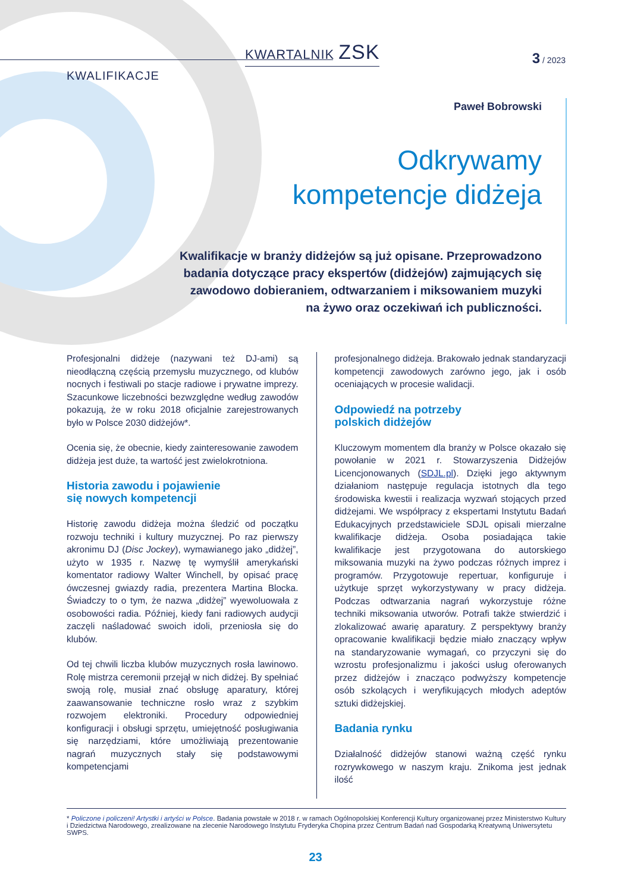KWARTALNIK ZSK
3 / 2023
KWALIFIKACJE
Paweł Bobrowski
Odkrywamy
kompetencje didżeja
Kwalifikacje w branży didżejów są już opisane. Przeprowadzono badania dotyczące pracy ekspertów (didżejów) zajmujących się zawodowo dobieraniem, odtwarzaniem i miksowaniem muzyki na żywo oraz oczekiwań ich publiczności.
Profesjonalni didżeje (nazywani też DJ-ami) są nieodłączną częścią przemysłu muzycznego, od klubów nocnych i festiwali po stacje radiowe i prywatne imprezy. Szacunkowe liczebności bezwzględne według zawodów pokazują, że w roku 2018 oficjalnie zarejestrowanych było w Polsce 2030 didżejów*.
Ocenia się, że obecnie, kiedy zainteresowanie zawodem didżeja jest duże, ta wartość jest zwielokrotniona.
Historia zawodu i pojawienie
się nowych kompetencji
Historię zawodu didżeja można śledzić od początku rozwoju techniki i kultury muzycznej. Po raz pierwszy akronimu DJ (Disc Jockey), wymawianego jako „didżej”, użyto w 1935 r. Nazwę tę wymyślił amerykański komentator radiowy Walter Winchell, by opisać pracę ówczesnej gwiazdy radia, prezentera Martina Blocka. Świadczy to o tym, że nazwa „didżej” wyewoluowała z osobowości radia. Później, kiedy fani radiowych audycji zaczęli naśladować swoich idoli, przeniosła się do klubów.
Od tej chwili liczba klubów muzycznych rosła lawinowo. Rolę mistrza ceremonii przejął w nich didżej. By spełniać swoją rolę, musiał znać obsługę aparatury, której zaawansowanie techniczne rosło wraz z szybkim rozwojem elektroniki. Procedury odpowiedniej konfiguracji i obsługi sprzętu, umiejętność posługiwania się narzędziami, które umożliwiają prezentowanie nagrań muzycznych stały się podstawowymi kompetencjami
profesjonalnego didżeja. Brakowało jednak standaryzacji kompetencji zawodowych zarówno jego, jak i osób oceniających w procesie walidacji.
Odpowiedź na potrzeby
polskich didżejów
Kluczowym momentem dla branży w Polsce okazało się powołanie w 2021 r. Stowarzyszenia Didżejów Licencjonowanych (SDJL.pl). Dzięki jego aktywnym działaniom następuje regulacja istotnych dla tego środowiska kwestii i realizacja wyzwań stojących przed didżejami. We współpracy z ekspertami Instytutu Badań Edukacyjnych przedstawiciele SDJL opisali mierzalne kwalifikacje didżeja. Osoba posiadająca takie kwalifikacje jest przygotowana do autorskiego miksowania muzyki na żywo podczas różnych imprez i programów. Przygotowuje repertuar, konfiguruje i użytkuje sprzęt wykorzystywany w pracy didżeja. Podczas odtwarzania nagrań wykorzystuje różne techniki miksowania utworów. Potrafi także stwierdzić i zlokalizować awarię aparatury. Z perspektywy branży opracowanie kwalifikacji będzie miało znaczący wpływ na standaryzowanie wymagań, co przyczyni się do wzrostu profesjonalizmu i jakości usług oferowanych przez didżejów i znacząco podwyższy kompetencje osób szkolących i weryfikujących młodych adeptów sztuki didżejskiej.
Badania rynku
Działalność didżejów stanowi ważną część rynku rozrywkowego w naszym kraju. Znikoma jest jednak ilość
* Policzone i policzeni! Artystki i artyści w Polsce. Badania powstałe w 2018 r. w ramach Ogólnopolskiej Konferencji Kultury organizowanej przez Ministerstwo Kultury i Dziedzictwa Narodowego, zrealizowane na zlecenie Narodowego Instytutu Fryderyka Chopina przez Centrum Badań nad Gospodarką Kreatywną Uniwersytetu SWPS.
23